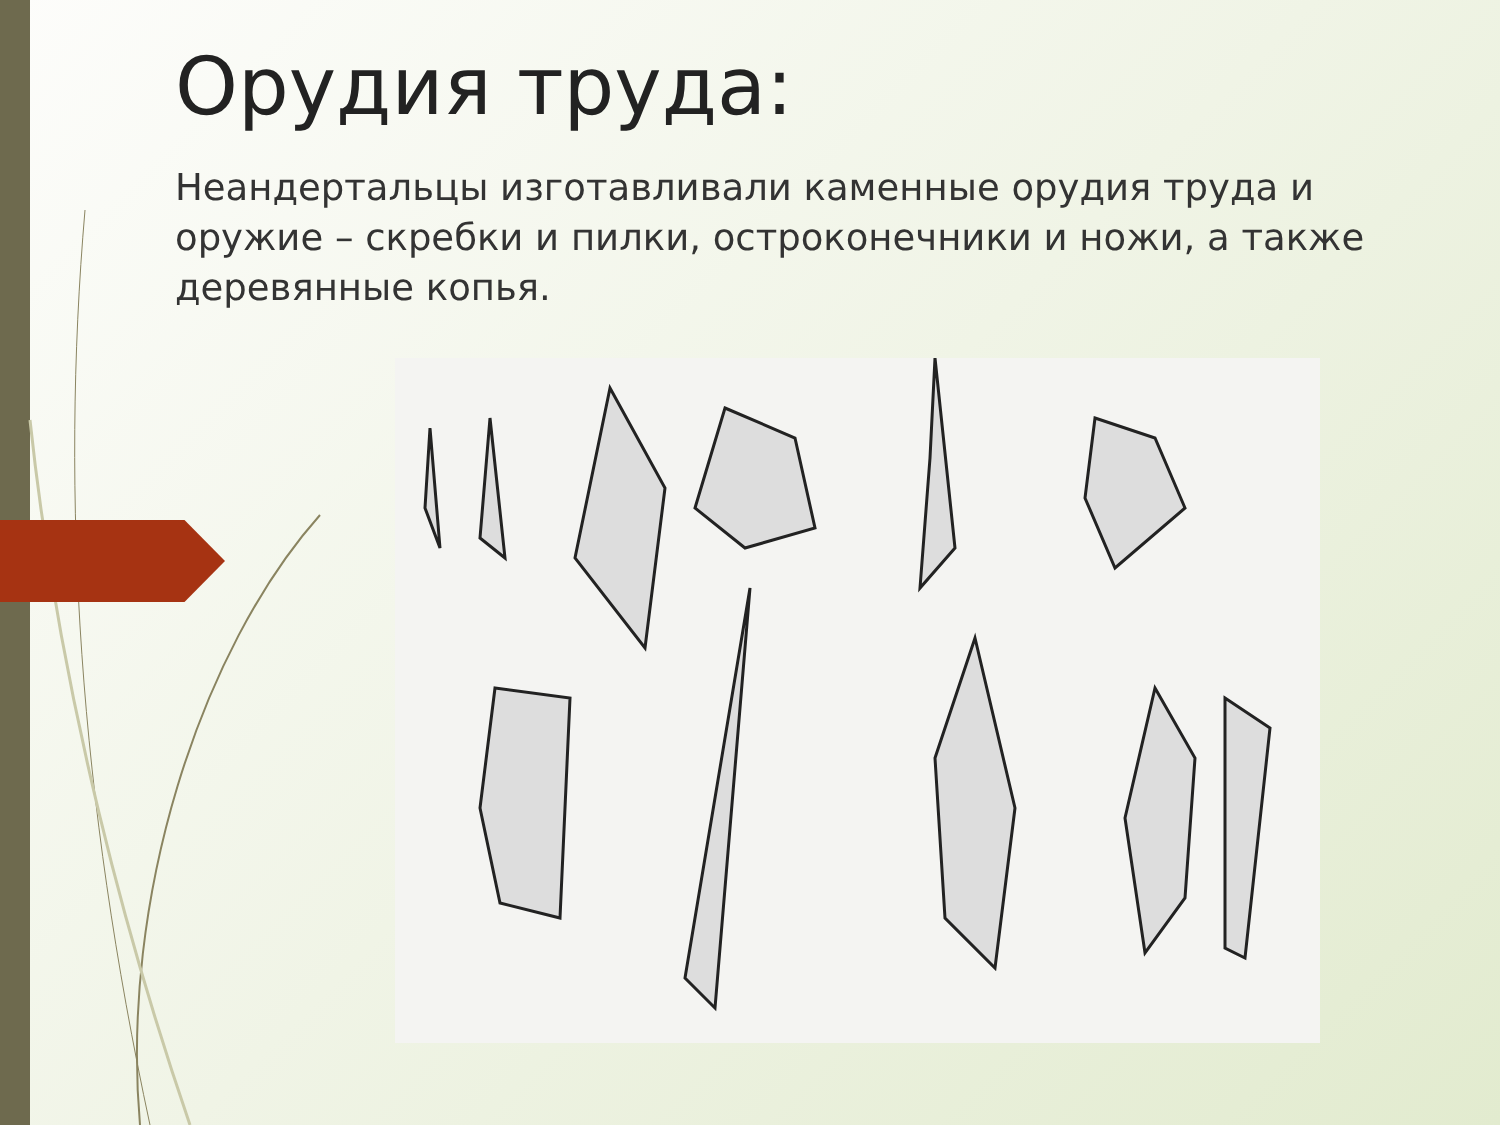Орудия труда:
Неандертальцы изготавливали каменные орудия труда и оружие – скребки и пилки, остроконечники и ножи, а также деревянные копья.